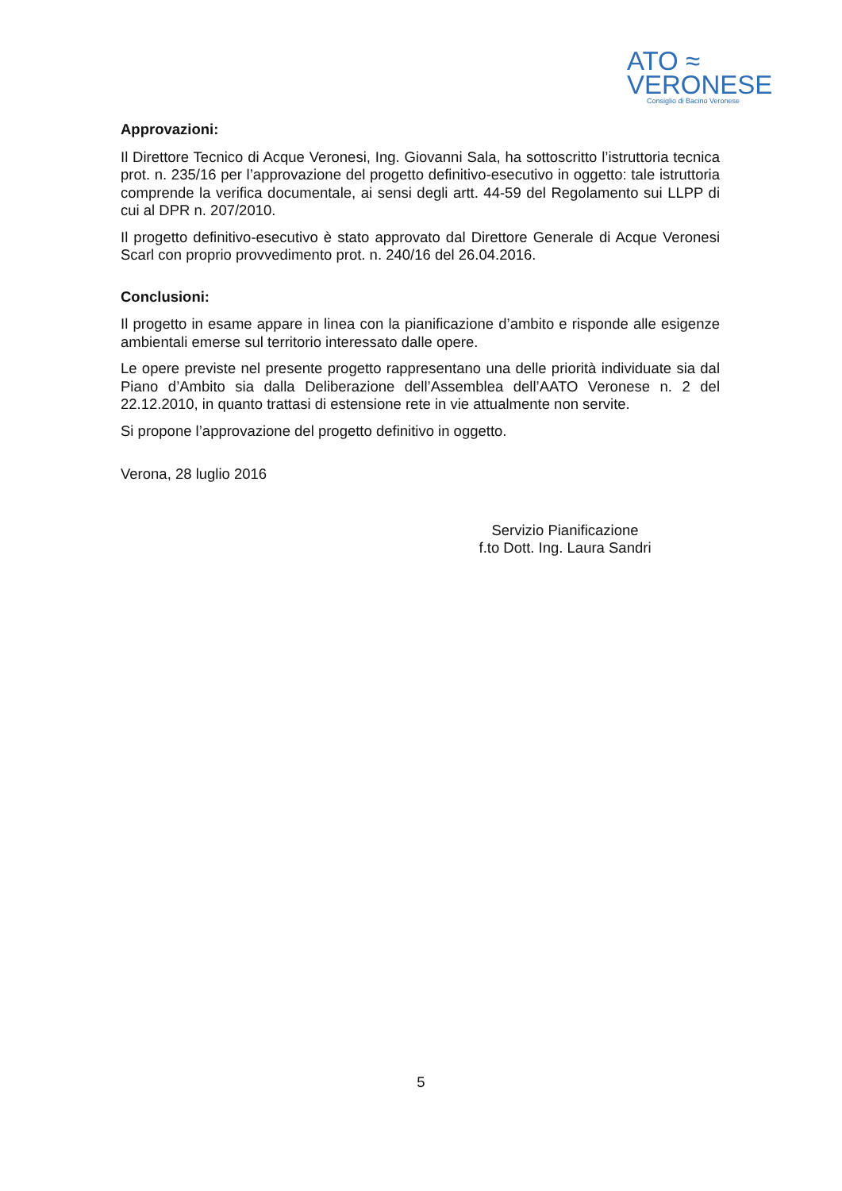ATO ≈
VERONESE
Consiglio di Bacino Veronese
Approvazioni:
Il Direttore Tecnico di Acque Veronesi, Ing. Giovanni Sala, ha sottoscritto l’istruttoria tecnica prot. n. 235/16 per l’approvazione del progetto definitivo-esecutivo in oggetto: tale istruttoria comprende la verifica documentale, ai sensi degli artt. 44-59 del Regolamento sui LLPP di cui al DPR n. 207/2010.
Il progetto definitivo-esecutivo è stato approvato dal Direttore Generale di Acque Veronesi Scarl con proprio provvedimento prot. n. 240/16 del 26.04.2016.
Conclusioni:
Il progetto in esame appare in linea con la pianificazione d’ambito e risponde alle esigenze ambientali emerse sul territorio interessato dalle opere.
Le opere previste nel presente progetto rappresentano una delle priorità individuate sia dal Piano d’Ambito sia dalla Deliberazione dell’Assemblea dell’AATO Veronese n. 2 del 22.12.2010, in quanto trattasi di estensione rete in vie attualmente non servite.
Si propone l’approvazione del progetto definitivo in oggetto.
Verona, 28 luglio 2016
Servizio Pianificazione
f.to Dott. Ing. Laura Sandri
5